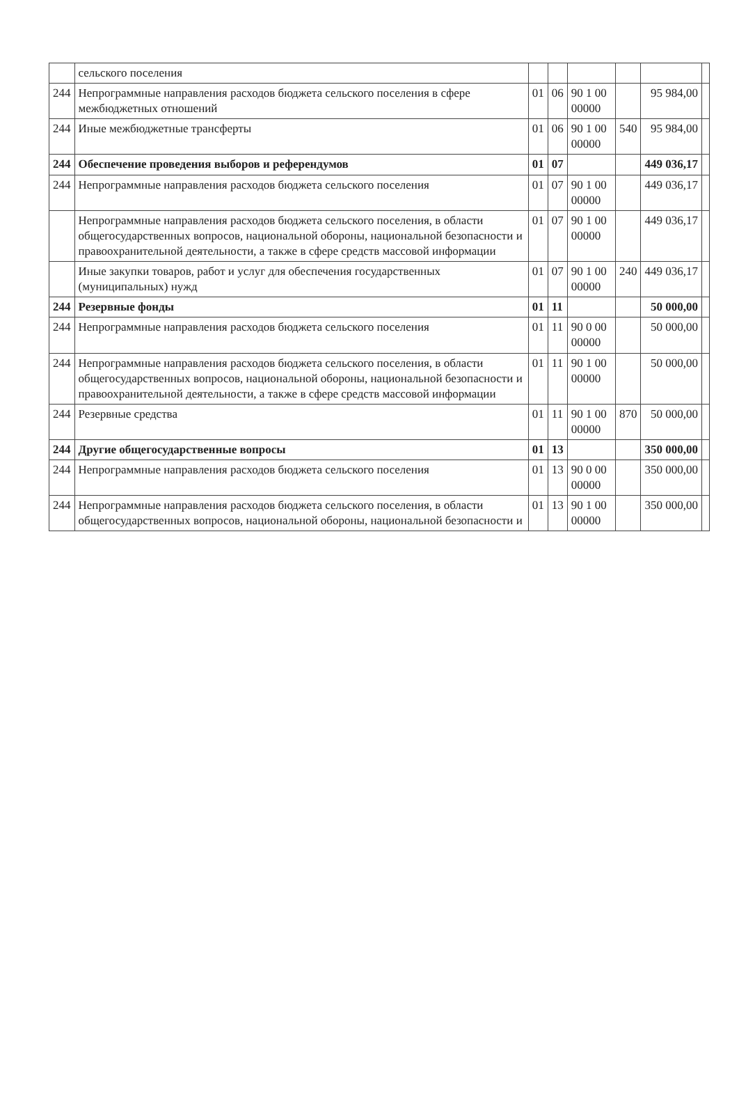| | сельского поселения | | | | | | |
| 244 | Непрограммные направления расходов бюджета сельского поселения в сфере межбюджетных отношений | 01 | 06 | 90 1 00 00000 | | 95 984,00 | |
| 244 | Иные межбюджетные трансферты | 01 | 06 | 90 1 00 00000 | 540 | 95 984,00 | |
| 244 | Обеспечение проведения выборов и референдумов | 01 | 07 | | | 449 036,17 | |
| 244 | Непрограммные направления расходов бюджета сельского поселения | 01 | 07 | 90 1 00 00000 | | 449 036,17 | |
| | Непрограммные направления расходов бюджета сельского поселения, в области общегосударственных вопросов, национальной обороны, национальной безопасности и правоохранительной деятельности, а также в сфере средств массовой информации | 01 | 07 | 90 1 00 00000 | | 449 036,17 | |
| | Иные закупки товаров, работ и услуг для обеспечения государственных (муниципальных) нужд | 01 | 07 | 90 1 00 00000 | 240 | 449 036,17 | |
| 244 | Резервные фонды | 01 | 11 | | | 50 000,00 | |
| 244 | Непрограммные направления расходов бюджета сельского поселения | 01 | 11 | 90 0 00 00000 | | 50 000,00 | |
| 244 | Непрограммные направления расходов бюджета сельского поселения, в области общегосударственных вопросов, национальной обороны, национальной безопасности и правоохранительной деятельности, а также в сфере средств массовой информации | 01 | 11 | 90 1 00 00000 | | 50 000,00 | |
| 244 | Резервные средства | 01 | 11 | 90 1 00 00000 | 870 | 50 000,00 | |
| 244 | Другие общегосударственные вопросы | 01 | 13 | | | 350 000,00 | |
| 244 | Непрограммные направления расходов бюджета сельского поселения | 01 | 13 | 90 0 00 00000 | | 350 000,00 | |
| 244 | Непрограммные направления расходов бюджета сельского поселения, в области общегосударственных вопросов, национальной обороны, национальной безопасности и | 01 | 13 | 90 1 00 00000 | | 350 000,00 | |